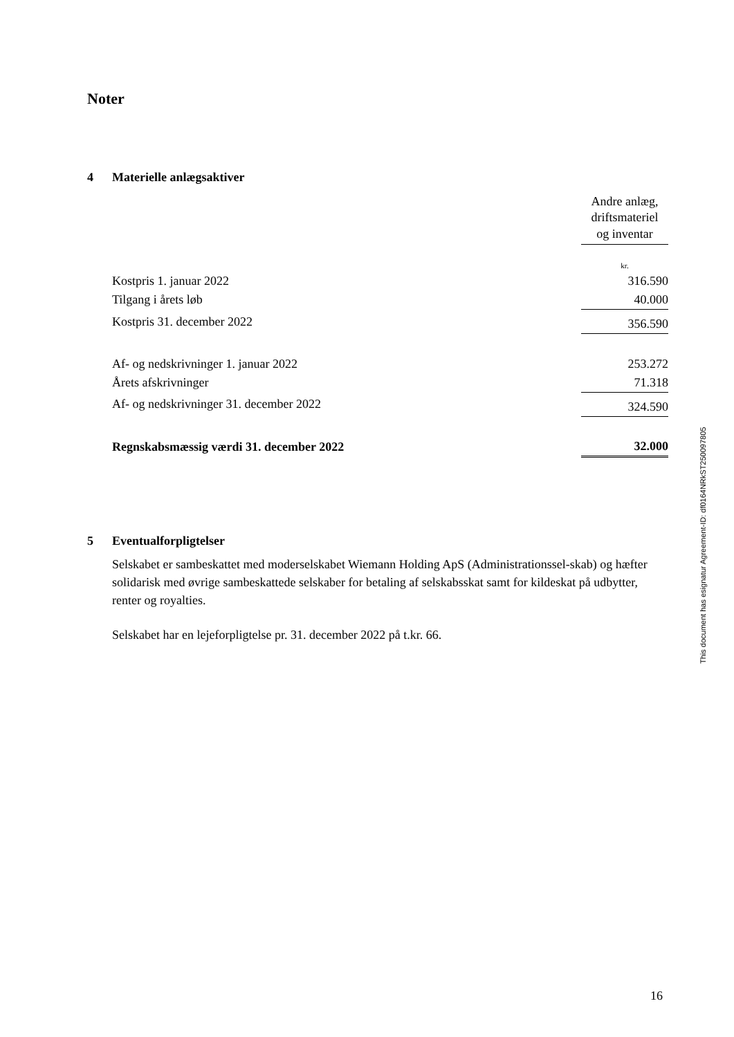Noter
4 Materielle anlægsaktiver
| | Andre anlæg, driftsmateriel og inventar |
| | kr. |
| Kostpris 1. januar 2022 | 316.590 |
| Tilgang i årets løb | 40.000 |
| Kostpris 31. december 2022 | 356.590 |
| Af- og nedskrivninger 1. januar 2022 | 253.272 |
| Årets afskrivninger | 71.318 |
| Af- og nedskrivninger 31. december 2022 | 324.590 |
| Regnskabsmæssig værdi 31. december 2022 | 32.000 |
5 Eventualforpligtelser
Selskabet er sambeskattet med moderselskabet Wiemann Holding ApS (Administrationssel-skab) og hæfter solidarisk med øvrige sambeskattede selskaber for betaling af selskabsskat samt for kildeskat på udbytter, renter og royalties.
Selskabet har en lejeforpligtelse pr. 31. december 2022 på t.kr. 66.
This document has esignatur Agreement-ID: df0164NRkST250097805
16